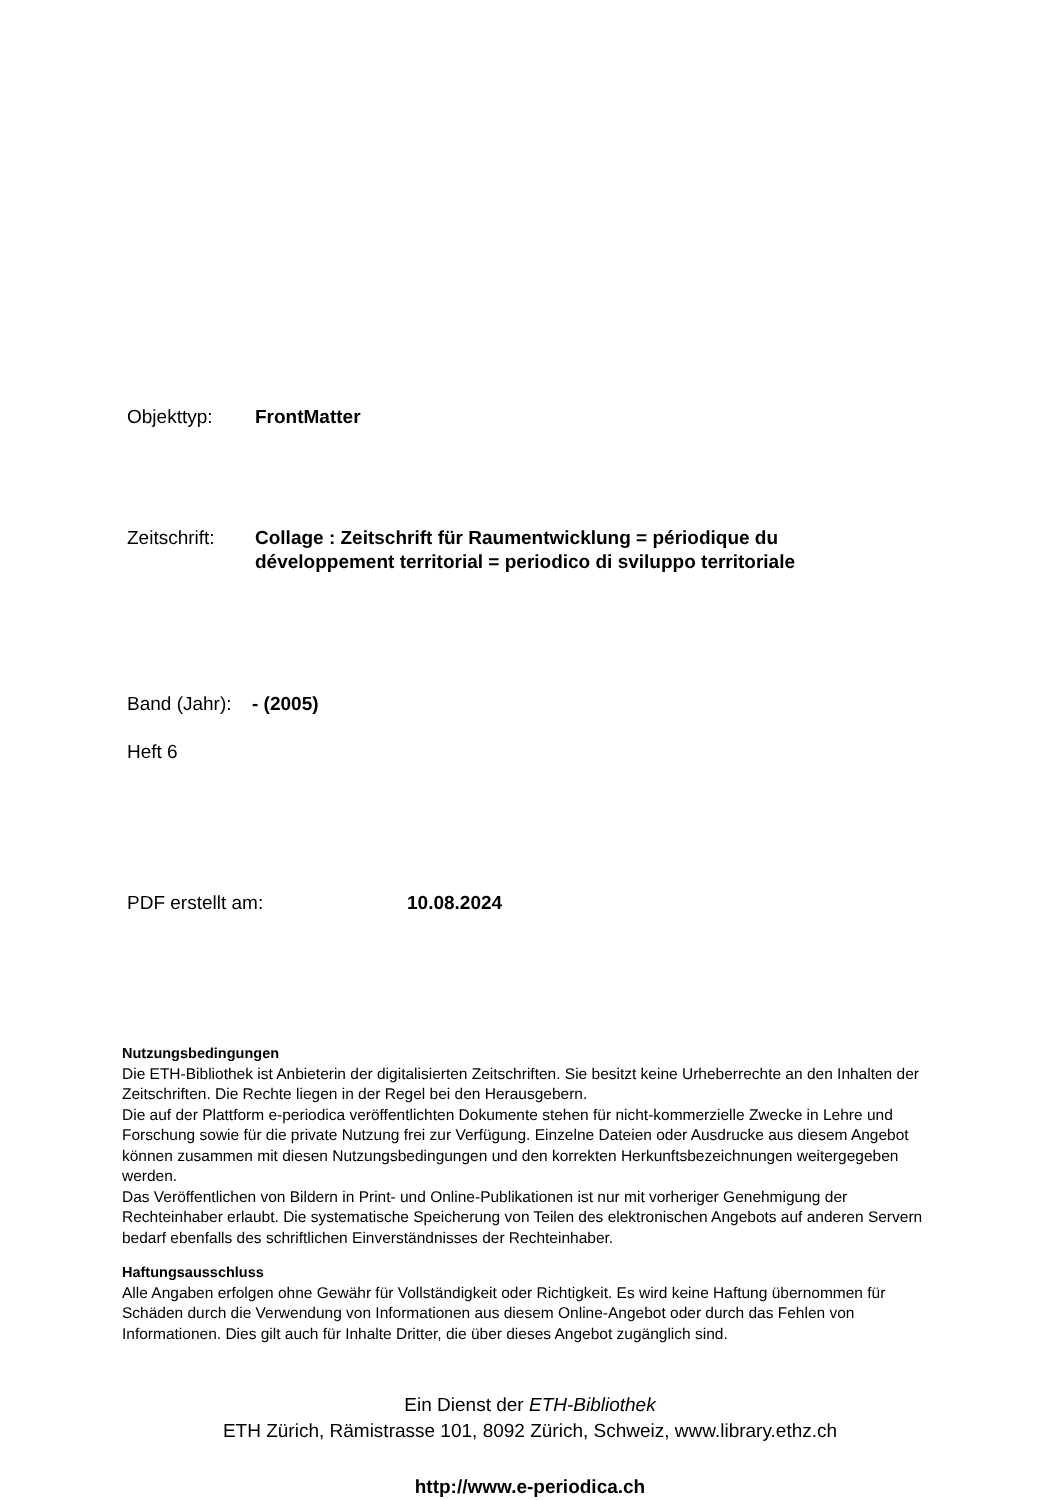Objekttyp: FrontMatter
Zeitschrift:
Collage : Zeitschrift für Raumentwicklung = périodique du développement territorial = periodico di sviluppo territoriale
Band (Jahr):
- (2005)
Heft 6
PDF erstellt am: 10.08.2024
Nutzungsbedingungen
Die ETH-Bibliothek ist Anbieterin der digitalisierten Zeitschriften. Sie besitzt keine Urheberrechte an den Inhalten der Zeitschriften. Die Rechte liegen in der Regel bei den Herausgebern.
Die auf der Plattform e-periodica veröffentlichten Dokumente stehen für nicht-kommerzielle Zwecke in Lehre und Forschung sowie für die private Nutzung frei zur Verfügung. Einzelne Dateien oder Ausdrucke aus diesem Angebot können zusammen mit diesen Nutzungsbedingungen und den korrekten Herkunftsbezeichnungen weitergegeben werden.
Das Veröffentlichen von Bildern in Print- und Online-Publikationen ist nur mit vorheriger Genehmigung der Rechteinhaber erlaubt. Die systematische Speicherung von Teilen des elektronischen Angebots auf anderen Servern bedarf ebenfalls des schriftlichen Einverständnisses der Rechteinhaber.
Haftungsausschluss
Alle Angaben erfolgen ohne Gewähr für Vollständigkeit oder Richtigkeit. Es wird keine Haftung übernommen für Schäden durch die Verwendung von Informationen aus diesem Online-Angebot oder durch das Fehlen von Informationen. Dies gilt auch für Inhalte Dritter, die über dieses Angebot zugänglich sind.
Ein Dienst der ETH-Bibliothek
ETH Zürich, Rämistrasse 101, 8092 Zürich, Schweiz, www.library.ethz.ch
http://www.e-periodica.ch